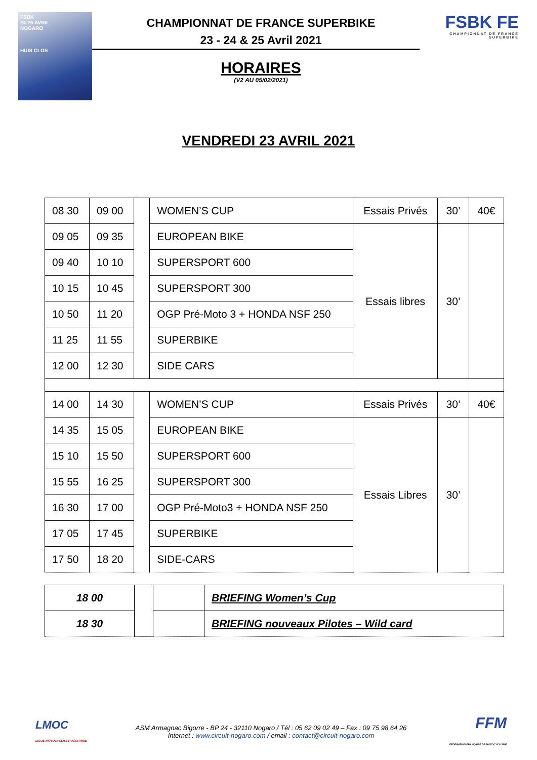FSBK
24-25 AVRIL
NOGARO
HUIS CLOS
CHAMPIONNAT DE FRANCE SUPERBIKE
23 - 24 & 25 Avril 2021
HORAIRES
(V2 AU 05/02/2021)
FSBK FE
CHAMPIONNAT DE FRANCE SUPERBIKE
VENDREDI 23 AVRIL 2021
| 08 30 | 09 00 | | WOMEN’S CUP | Essais Privés | 30’ | 40€ |
| 09 05 | 09 35 | | EUROPEAN BIKE | Essais libres | 30’ | |
| 09 40 | 10 10 | | SUPERSPORT 600 | | | |
| 10 15 | 10 45 | | SUPERSPORT 300 | | | |
| 10 50 | 11 20 | | OGP Pré-Moto 3 + HONDA NSF 250 | | | |
| 11 25 | 11 55 | | SUPERBIKE | | | |
| 12 00 | 12 30 | | SIDE CARS | | | |
| 14 00 | 14 30 | | WOMEN’S CUP | Essais Privés | 30’ | 40€ |
| 14 35 | 15 05 | | EUROPEAN BIKE | Essais Libres | 30’ | |
| 15 10 | 15 50 | | SUPERSPORT 600 | | | |
| 15 55 | 16 25 | | SUPERSPORT 300 | | | |
| 16 30 | 17 00 | | OGP Pré-Moto3 + HONDA NSF 250 | | | |
| 17 05 | 17 45 | | SUPERBIKE | | | |
| 17 50 | 18 20 | | SIDE-CARS | | | |
| 18 00 | | | BRIEFING Women’s Cup |
| 18 30 | | | BRIEFING nouveaux Pilotes – Wild card |
LMOC
LIGUE MOTOCYCLISTE OCCITANIE
ASM Armagnac Bigorre - BP 24 - 32110 Nogaro / Tél : 05 62 09 02 49 – Fax : 09 75 98 64 26
Internet : www.circuit-nogaro.com / email : contact@circuit-nogaro.com
FFM
FEDERATION FRANÇAISE DE MOTOCYCLISME